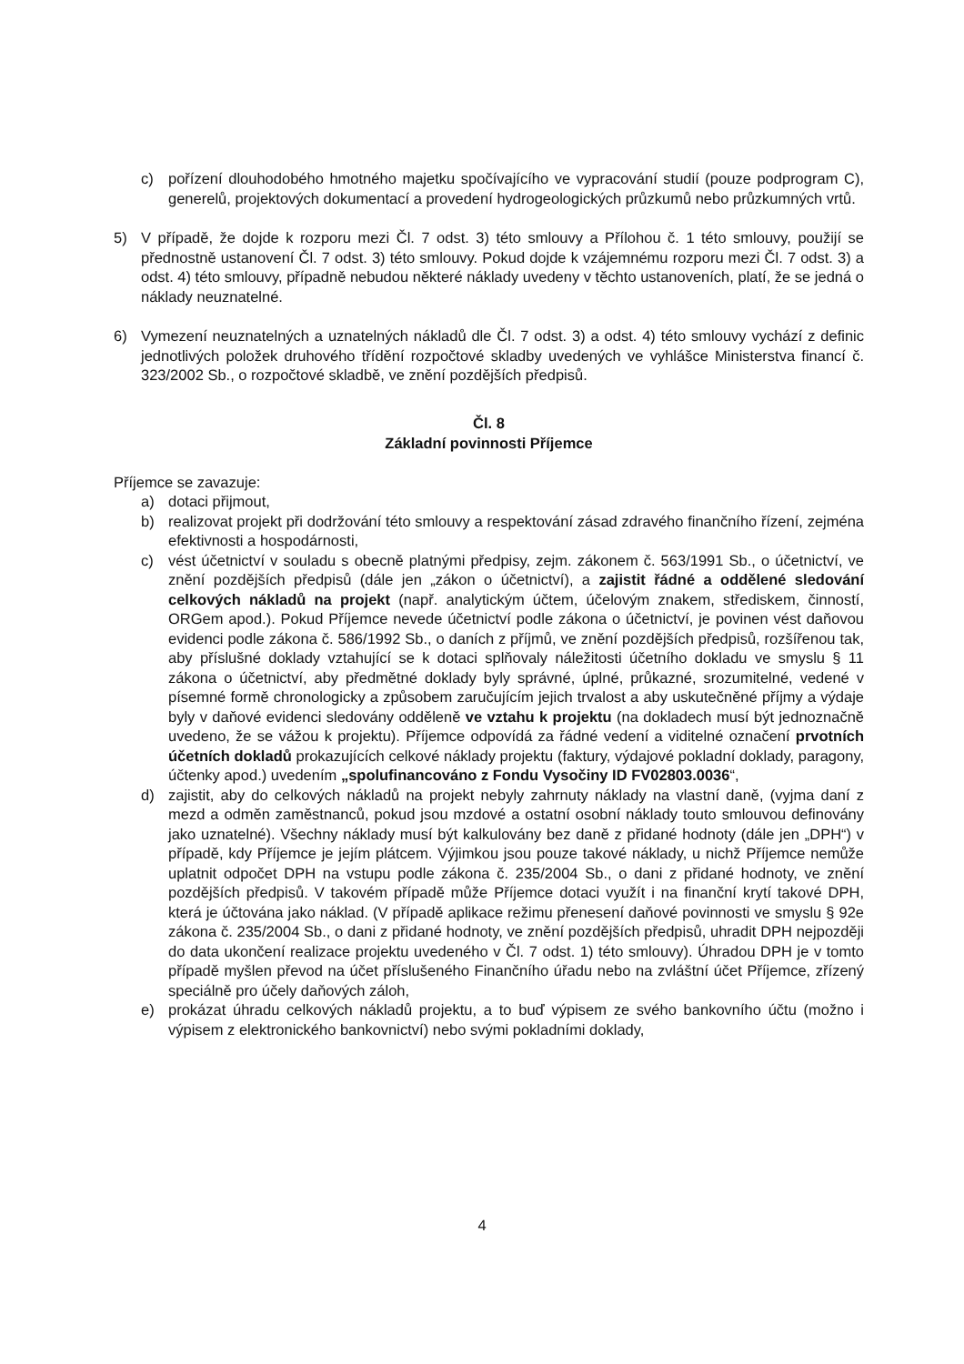c) pořízení dlouhodobého hmotného majetku spočívajícího ve vypracování studií (pouze podprogram C), generelů, projektových dokumentací a provedení hydrogeologických průzkumů nebo průzkumných vrtů.
5) V případě, že dojde k rozporu mezi Čl. 7 odst. 3) této smlouvy a Přílohou č. 1 této smlouvy, použijí se přednostně ustanovení Čl. 7 odst. 3) této smlouvy. Pokud dojde k vzájemnému rozporu mezi Čl. 7 odst. 3) a odst. 4) této smlouvy, případně nebudou některé náklady uvedeny v těchto ustanoveních, platí, že se jedná o náklady neuznatelné.
6) Vymezení neuznatelných a uznatelných nákladů dle Čl. 7 odst. 3) a odst. 4) této smlouvy vychází z definic jednotlivých položek druhového třídění rozpočtové skladby uvedených ve vyhlášce Ministerstva financí č. 323/2002 Sb., o rozpočtové skladbě, ve znění pozdějších předpisů.
Čl. 8
Základní povinnosti Příjemce
Příjemce se zavazuje:
a) dotaci přijmout,
b) realizovat projekt při dodržování této smlouvy a respektování zásad zdravého finančního řízení, zejména efektivnosti a hospodárnosti,
c) vést účetnictví v souladu s obecně platnými předpisy, zejm. zákonem č. 563/1991 Sb., o účetnictví, ve znění pozdějších předpisů (dále jen „zákon o účetnictví), a zajistit řádné a oddělené sledování celkových nákladů na projekt (např. analytickým účtem, účelovým znakem, střediskem, činností, ORGem apod.). Pokud Příjemce nevede účetnictví podle zákona o účetnictví, je povinen vést daňovou evidenci podle zákona č. 586/1992 Sb., o daních z příjmů, ve znění pozdějších předpisů, rozšířenou tak, aby příslušné doklady vztahující se k dotaci splňovaly náležitosti účetního dokladu ve smyslu § 11 zákona o účetnictví, aby předmětné doklady byly správné, úplné, průkazné, srozumitelné, vedené v písemné formě chronologicky a způsobem zaručujícím jejich trvalost a aby uskutečněné příjmy a výdaje byly v daňové evidenci sledovány odděleně ve vztahu k projektu (na dokladech musí být jednoznačně uvedeno, že se vážou k projektu). Příjemce odpovídá za řádné vedení a viditelné označení prvotních účetních dokladů prokazujících celkové náklady projektu (faktury, výdajové pokladní doklady, paragony, účtenky apod.) uvedením „spolufinancováno z Fondu Vysočiny ID FV02803.0036“,
d) zajistit, aby do celkových nákladů na projekt nebyly zahrnuty náklady na vlastní daně, (vyjma daní z mezd a odměn zaměstnanců, pokud jsou mzdové a ostatní osobní náklady touto smlouvou definovány jako uznatelné). Všechny náklady musí být kalkulovány bez daně z přidané hodnoty (dále jen „DPH“) v případě, kdy Příjemce je jejím plátcem. Výjimkou jsou pouze takové náklady, u nichž Příjemce nemůže uplatnit odpočet DPH na vstupu podle zákona č. 235/2004 Sb., o dani z přidané hodnoty, ve znění pozdějších předpisů. V takovém případě může Příjemce dotaci využít i na finanční krytí takové DPH, která je účtována jako náklad. (V případě aplikace režimu přenesení daňové povinnosti ve smyslu § 92e zákona č. 235/2004 Sb., o dani z přidané hodnoty, ve znění pozdějších předpisů, uhradit DPH nejpozději do data ukončení realizace projektu uvedeného v Čl. 7 odst. 1) této smlouvy). Úhradou DPH je v tomto případě myšlen převod na účet příslušeného Finančního úřadu nebo na zvláštní účet Příjemce, zřízený speciálně pro účely daňových záloh,
e) prokázat úhradu celkových nákladů projektu, a to buď výpisem ze svého bankovního účtu (možno i výpisem z elektronického bankovnictví) nebo svými pokladními doklady,
4